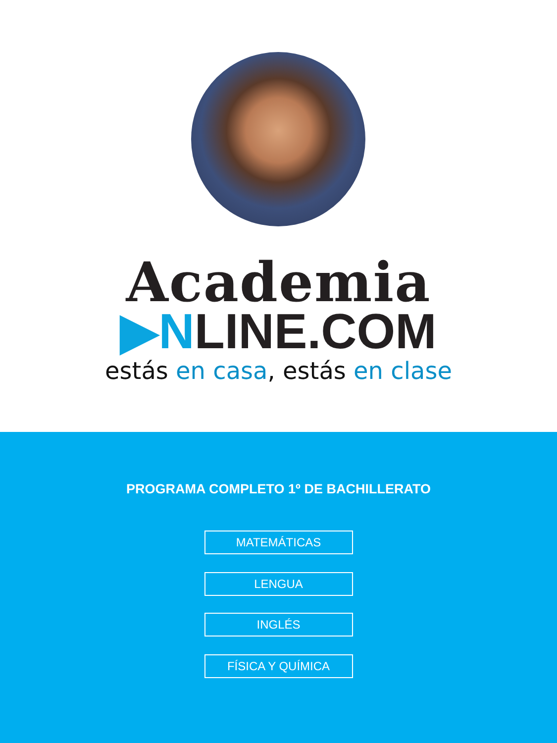Academia
▶NLINE.COM
estás en casa, estás en clase
PROGRAMA COMPLETO 1º DE BACHILLERATO
MATEMÁTICAS
LENGUA
INGLÉS
FÍSICA Y QUÍMICA